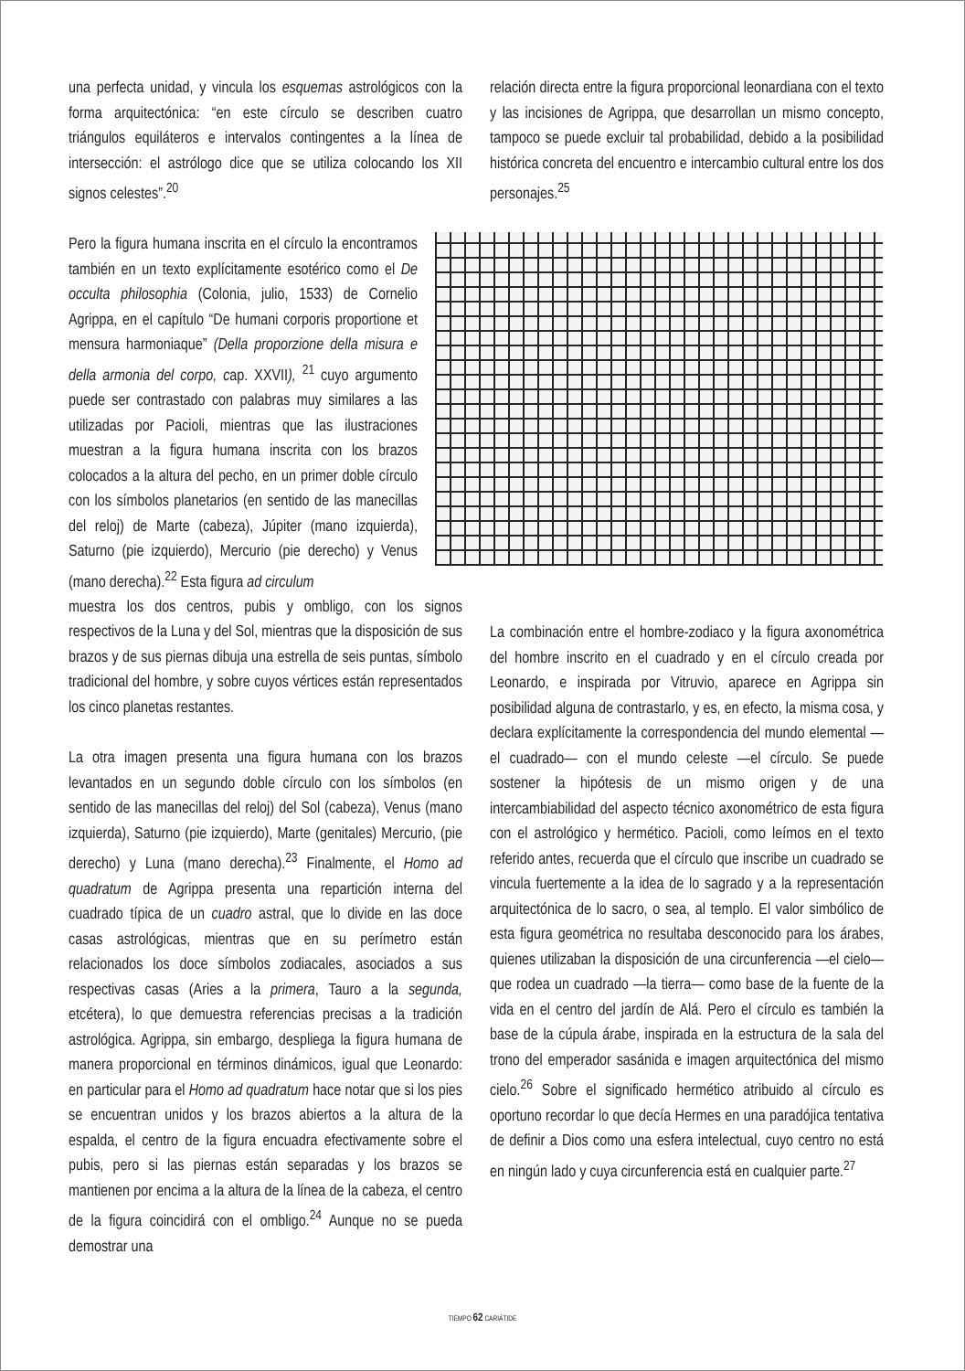una perfecta unidad, y vincula los esquemas astrológicos con la forma arquitectónica: “en este círculo se describen cuatro triángulos equiláteros e intervalos contingentes a la línea de intersección: el astrólogo dice que se utiliza colocando los XII signos celestes”.<sup>20</sup>
Pero la figura humana inscrita en el círculo la encontramos también en un texto explícitamente esotérico como el De occulta philosophia (Colonia, julio, 1533) de Cornelio Agrippa, en el capítulo “De humani corporis proportione et mensura harmoniaque” (Della proporzione della misura e della armonia del corpo, cap. XXVII), <sup>21</sup> cuyo argumento puede ser contrastado con palabras muy similares a las utilizadas por Pacioli, mientras que las ilustraciones muestran a la figura humana inscrita con los brazos colocados a la altura del pecho, en un primer doble círculo con los símbolos planetarios (en sentido de las manecillas del reloj) de Marte (cabeza), Júpiter (mano izquierda), Saturno (pie izquierdo), Mercurio (pie derecho) y Venus (mano derecha).<sup>22</sup> Esta figura ad circulum
muestra los dos centros, pubis y ombligo, con los signos respectivos de la Luna y del Sol, mientras que la disposición de sus brazos y de sus piernas dibuja una estrella de seis puntas, símbolo tradicional del hombre, y sobre cuyos vértices están representados los cinco planetas restantes.
La otra imagen presenta una figura humana con los brazos levantados en un segundo doble círculo con los símbolos (en sentido de las manecillas del reloj) del Sol (cabeza), Venus (mano izquierda), Saturno (pie izquierdo), Marte (genitales) Mercurio, (pie derecho) y Luna (mano derecha).<sup>23</sup> Finalmente, el Homo ad quadratum de Agrippa presenta una repartición interna del cuadrado típica de un cuadro astral, que lo divide en las doce casas astrológicas, mientras que en su perímetro están relacionados los doce símbolos zodiacales, asociados a sus respectivas casas (Aries a la primera, Tauro a la segunda, etcétera), lo que demuestra referencias precisas a la tradición astrológica. Agrippa, sin embargo, despliega la figura humana de manera proporcional en términos dinámicos, igual que Leonardo: en particular para el Homo ad quadratum hace notar que si los pies se encuentran unidos y los brazos abiertos a la altura de la espalda, el centro de la figura encuadra efectivamente sobre el pubis, pero si las piernas están separadas y los brazos se mantienen por encima a la altura de la línea de la cabeza, el centro de la figura coincidirá con el ombligo.<sup>24</sup> Aunque no se pueda demostrar una
relación directa entre la figura proporcional leonardiana con el texto y las incisiones de Agrippa, que desarrollan un mismo concepto, tampoco se puede excluir tal probabilidad, debido a la posibilidad histórica concreta del encuentro e intercambio cultural entre los dos personajes.<sup>25</sup>
La combinación entre el hombre-zodiaco y la figura axonométrica del hombre inscrito en el cuadrado y en el círculo creada por Leonardo, e inspirada por Vitruvio, aparece en Agrippa sin posibilidad alguna de contrastarlo, y es, en efecto, la misma cosa, y declara explícitamente la correspondencia del mundo elemental —el cuadrado— con el mundo celeste —el círculo. Se puede sostener la hipótesis de un mismo origen y de una intercambiabilidad del aspecto técnico axonométrico de esta figura con el astrológico y hermético. Pacioli, como leímos en el texto referido antes, recuerda que el círculo que inscribe un cuadrado se vincula fuertemente a la idea de lo sagrado y a la representación arquitectónica de lo sacro, o sea, al templo. El valor simbólico de esta figura geométrica no resultaba desconocido para los árabes, quienes utilizaban la disposición de una circunferencia —el cielo— que rodea un cuadrado —la tierra— como base de la fuente de la vida en el centro del jardín de Alá. Pero el círculo es también la base de la cúpula árabe, inspirada en la estructura de la sala del trono del emperador sasánida e imagen arquitectónica del mismo cielo.<sup>26</sup> Sobre el significado hermético atribuido al círculo es oportuno recordar lo que decía Hermes en una paradójica tentativa de definir a Dios como una esfera intelectual, cuyo centro no está en ningún lado y cuya circunferencia está en cualquier parte.<sup>27</sup>
TIEMPO 62 CARIÁTIDE